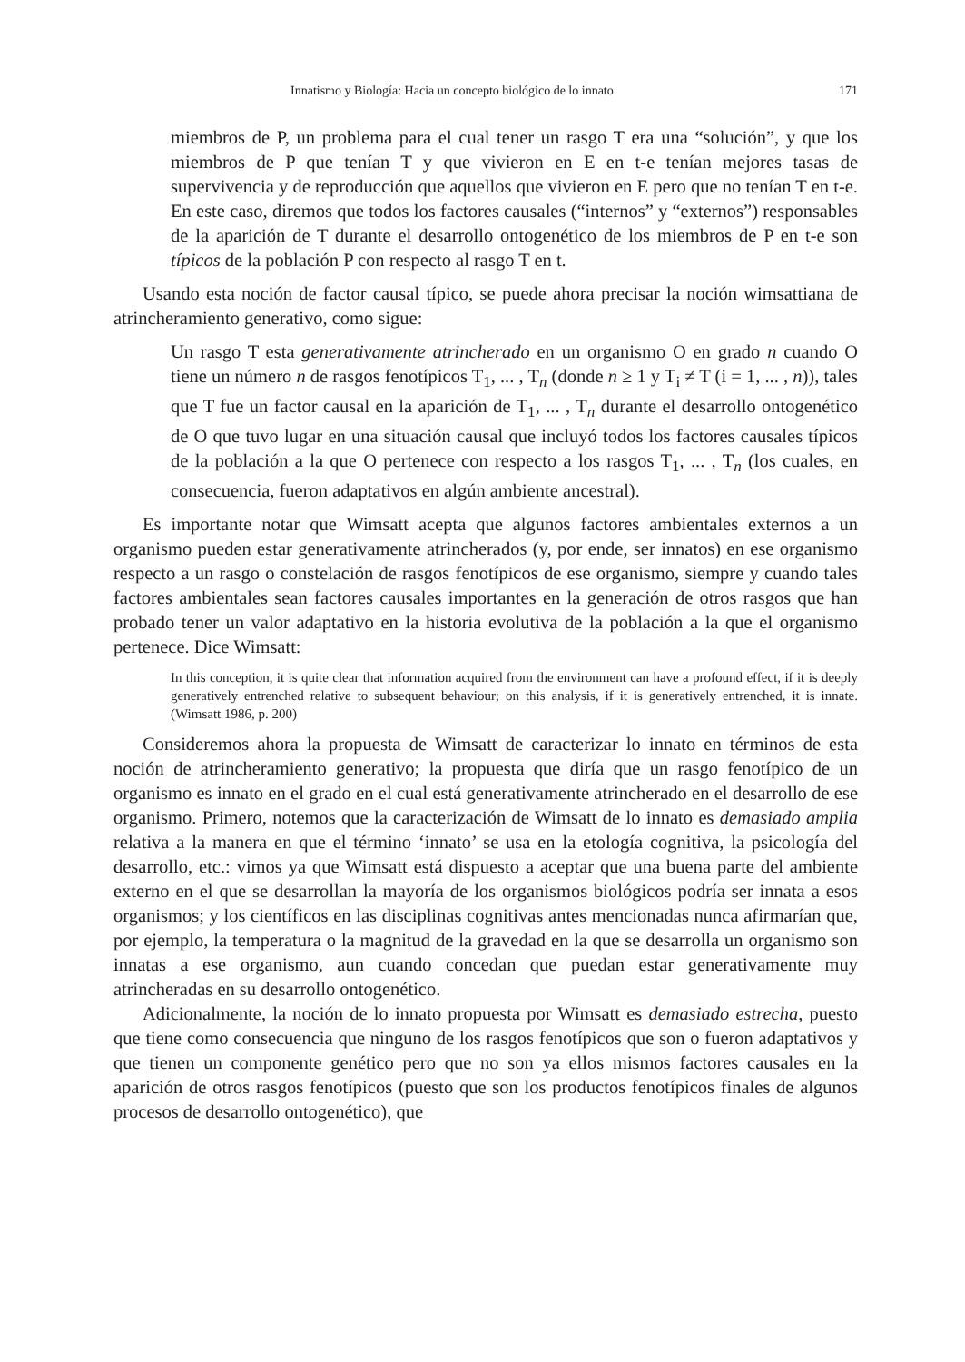Innatismo y Biología: Hacia un concepto biológico de lo innato 171
miembros de P, un problema para el cual tener un rasgo T era una “solución”, y que los miembros de P que tenían T y que vivieron en E en t-e tenían mejores tasas de supervivencia y de reproducción que aquellos que vivieron en E pero que no tenían T en t-e. En este caso, diremos que todos los factores causales (“internos” y “externos”) responsables de la aparición de T durante el desarrollo ontogenético de los miembros de P en t-e son típicos de la población P con respecto al rasgo T en t.
Usando esta noción de factor causal típico, se puede ahora precisar la noción wimsattiana de atrincheramiento generativo, como sigue:
Un rasgo T esta generativamente atrincherado en un organismo O en grado n cuando O tiene un número n de rasgos fenotípicos T<sub>1</sub>, ... , T<sub>n</sub> (donde n ≥ 1 y T<sub>i</sub> ≠ T (i = 1, ... , n)), tales que T fue un factor causal en la aparición de T<sub>1</sub>, ... , T<sub>n</sub> durante el desarrollo ontogenético de O que tuvo lugar en una situación causal que incluyó todos los factores causales típicos de la población a la que O pertenece con respecto a los rasgos T<sub>1</sub>, ... , T<sub>n</sub> (los cuales, en consecuencia, fueron adaptativos en algún ambiente ancestral).
Es importante notar que Wimsatt acepta que algunos factores ambientales externos a un organismo pueden estar generativamente atrincherados (y, por ende, ser innatos) en ese organismo respecto a un rasgo o constelación de rasgos fenotípicos de ese organismo, siempre y cuando tales factores ambientales sean factores causales importantes en la generación de otros rasgos que han probado tener un valor adaptativo en la historia evolutiva de la población a la que el organismo pertenece. Dice Wimsatt:
In this conception, it is quite clear that information acquired from the environment can have a profound effect, if it is deeply generatively entrenched relative to subsequent behaviour; on this analysis, if it is generatively entrenched, it is innate. (Wimsatt 1986, p. 200)
Consideremos ahora la propuesta de Wimsatt de caracterizar lo innato en términos de esta noción de atrincheramiento generativo; la propuesta que diría que un rasgo fenotípico de un organismo es innato en el grado en el cual está generativamente atrincherado en el desarrollo de ese organismo. Primero, notemos que la caracterización de Wimsatt de lo innato es demasiado amplia relativa a la manera en que el término ‘innato’ se usa en la etología cognitiva, la psicología del desarrollo, etc.: vimos ya que Wimsatt está dispuesto a aceptar que una buena parte del ambiente externo en el que se desarrollan la mayoría de los organismos biológicos podría ser innata a esos organismos; y los científicos en las disciplinas cognitivas antes mencionadas nunca afirmarían que, por ejemplo, la temperatura o la magnitud de la gravedad en la que se desarrolla un organismo son innatas a ese organismo, aun cuando concedan que puedan estar generativamente muy atrincheradas en su desarrollo ontogenético.
Adicionalmente, la noción de lo innato propuesta por Wimsatt es demasiado estrecha, puesto que tiene como consecuencia que ninguno de los rasgos fenotípicos que son o fueron adaptativos y que tienen un componente genético pero que no son ya ellos mismos factores causales en la aparición de otros rasgos fenotípicos (puesto que son los productos fenotípicos finales de algunos procesos de desarrollo ontogenético), que